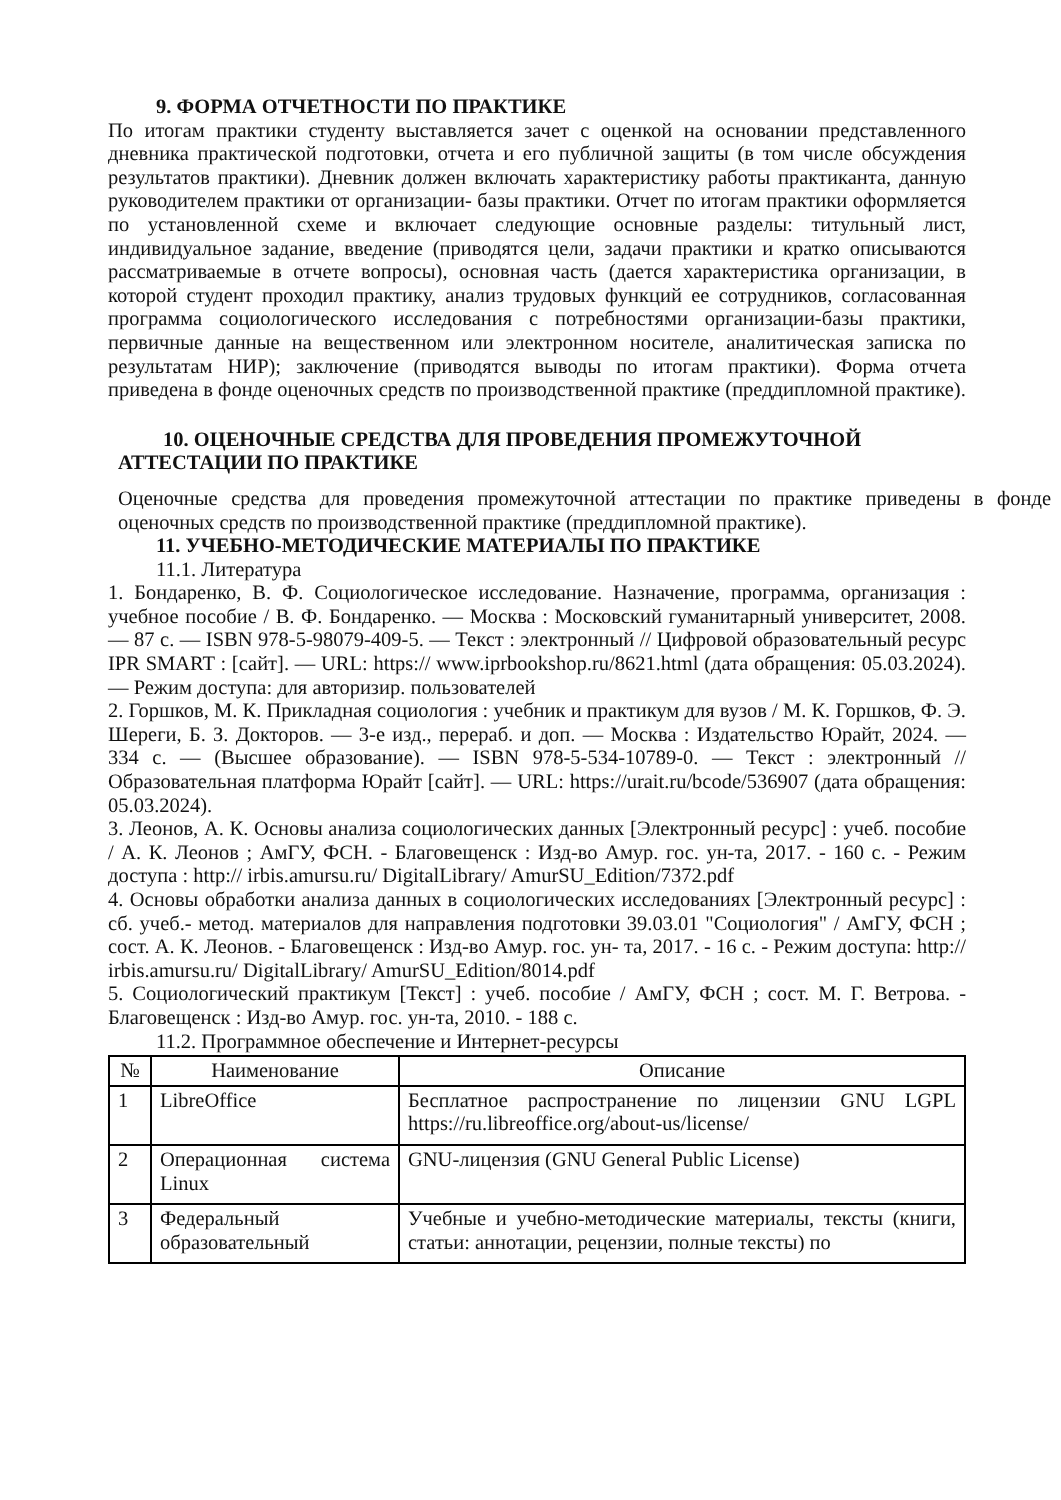9. ФОРМА ОТЧЕТНОСТИ ПО ПРАКТИКЕ
По итогам практики студенту выставляется зачет с оценкой на основании представленного дневника практической подготовки, отчета и его публичной защиты (в том числе обсуждения результатов практики). Дневник должен включать характеристику работы практиканта, данную руководителем практики от организации- базы практики. Отчет по итогам практики оформляется по установленной схеме и включает следующие основные разделы: титульный лист, индивидуальное задание, введение (приводятся цели, задачи практики и кратко описываются рассматриваемые в отчете вопросы), основная часть (дается характеристика организации, в которой студент проходил практику, анализ трудовых функций ее сотрудников, согласованная программа социологического исследования с потребностями организации-базы практики, первичные данные на вещественном или электронном носителе, аналитическая записка по результатам НИР); заключение (приводятся выводы по итогам практики). Форма отчета приведена в фонде оценочных средств по производственной практике (преддипломной практике).
10. ОЦЕНОЧНЫЕ СРЕДСТВА ДЛЯ ПРОВЕДЕНИЯ ПРОМЕЖУТОЧНОЙ
АТТЕСТАЦИИ ПО ПРАКТИКЕ
Оценочные средства для проведения промежуточной аттестации по практике приведены в фонде оценочных средств по производственной практике (преддипломной практике).
11. УЧЕБНО-МЕТОДИЧЕСКИЕ МАТЕРИАЛЫ ПО ПРАКТИКЕ
11.1. Литература
1. Бондаренко, В. Ф. Социологическое исследование. Назначение, программа, организация : учебное пособие / В. Ф. Бондаренко. — Москва : Московский гуманитарный университет, 2008. — 87 c. — ISBN 978-5-98079-409-5. — Текст : электронный // Цифровой образовательный ресурс IPR SMART : [сайт]. — URL: https:// www.iprbookshop.ru/8621.html (дата обращения: 05.03.2024). — Режим доступа: для авторизир. пользователей
2. Горшков, М. К. Прикладная социология : учебник и практикум для вузов / М. К. Горшков, Ф. Э. Шереги, Б. З. Докторов. — 3-е изд., перераб. и доп. — Москва : Издательство Юрайт, 2024. — 334 с. — (Высшее образование). — ISBN 978-5-534-10789-0. — Текст : электронный // Образовательная платформа Юрайт [сайт]. — URL: https://urait.ru/bcode/536907 (дата обращения: 05.03.2024).
3. Леонов, А. К. Основы анализа социологических данных [Электронный ресурс] : учеб. пособие / А. К. Леонов ; АмГУ, ФСН. - Благовещенск : Изд-во Амур. гос. ун-та, 2017. - 160 с. - Режим доступа : http:// irbis.amursu.ru/ DigitalLibrary/ AmurSU_Edition/7372.pdf
4. Основы обработки анализа данных в социологических исследованиях [Электронный ресурс] : сб. учеб.- метод. материалов для направления подготовки 39.03.01 "Социология" / АмГУ, ФСН ; сост. А. К. Леонов. - Благовещенск : Изд-во Амур. гос. ун- та, 2017. - 16 с. - Режим доступа: http:// irbis.amursu.ru/ DigitalLibrary/ AmurSU_Edition/8014.pdf
5. Социологический практикум [Текст] : учеб. пособие / АмГУ, ФСН ; сост. М. Г. Ветрова. - Благовещенск : Изд-во Амур. гос. ун-та, 2010. - 188 с.
11.2. Программное обеспечение и Интернет-ресурсы
| № | Наименование | Описание |
| --- | --- | --- |
| 1 | LibreOffice | Бесплатное распространение по лицензии GNU LGPL https://ru.libreoffice.org/about-us/license/ |
| 2 | Операционная система Linux | GNU-лицензия (GNU General Public License) |
| 3 | Федеральный образовательный | Учебные и учебно-методические материалы, тексты (книги, статьи: аннотации, рецензии, полные тексты) по |